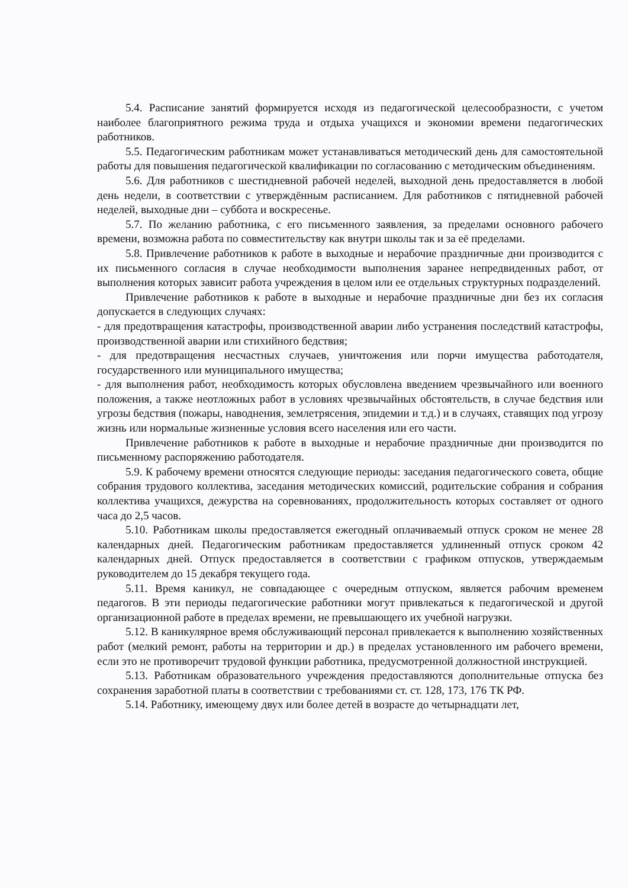5.4. Расписание занятий формируется исходя из педагогической целесообразности, с учетом наиболее благоприятного режима труда и отдыха учащихся и экономии времени педагогических работников.
5.5. Педагогическим работникам может устанавливаться методический день для самостоятельной работы для повышения педагогической квалификации по согласованию с методическим объединениям.
5.6. Для работников с шестидневной рабочей неделей, выходной день предоставляется в любой день недели, в соответствии с утверждённым расписанием. Для работников с пятидневной рабочей неделей, выходные дни – суббота и воскресенье.
5.7. По желанию работника, с его письменного заявления, за пределами основного рабочего времени, возможна работа по совместительству как внутри школы так и за её пределами.
5.8. Привлечение работников к работе в выходные и нерабочие праздничные дни производится с их письменного согласия в случае необходимости выполнения заранее непредвиденных работ, от выполнения которых зависит работа учреждения в целом или ее отдельных структурных подразделений.
Привлечение работников к работе в выходные и нерабочие праздничные дни без их согласия допускается в следующих случаях:
- для предотвращения катастрофы, производственной аварии либо устранения последствий катастрофы, производственной аварии или стихийного бедствия;
- для предотвращения несчастных случаев, уничтожения или порчи имущества работодателя, государственного или муниципального имущества;
- для выполнения работ, необходимость которых обусловлена введением чрезвычайного или военного положения, а также неотложных работ в условиях чрезвычайных обстоятельств, в случае бедствия или угрозы бедствия (пожары, наводнения, землетрясения, эпидемии и т.д.) и в случаях, ставящих под угрозу жизнь или нормальные жизненные условия всего населения или его части.
Привлечение работников к работе в выходные и нерабочие праздничные дни производится по письменному распоряжению работодателя.
5.9. К рабочему времени относятся следующие периоды: заседания педагогического совета, общие собрания трудового коллектива, заседания методических комиссий, родительские собрания и собрания коллектива учащихся, дежурства на соревнованиях, продолжительность которых составляет от одного часа до 2,5 часов.
5.10. Работникам школы предоставляется ежегодный оплачиваемый отпуск сроком не менее 28 календарных дней. Педагогическим работникам предоставляется удлиненный отпуск сроком 42 календарных дней. Отпуск предоставляется в соответствии с графиком отпусков, утверждаемым руководителем до 15 декабря текущего года.
5.11. Время каникул, не совпадающее с очередным отпуском, является рабочим временем педагогов. В эти периоды педагогические работники могут привлекаться к педагогической и другой организационной работе в пределах времени, не превышающего их учебной нагрузки.
5.12. В каникулярное время обслуживающий персонал привлекается к выполнению хозяйственных работ (мелкий ремонт, работы на территории и др.) в пределах установленного им рабочего времени, если это не противоречит трудовой функции работника, предусмотренной должностной инструкцией.
5.13. Работникам образовательного учреждения предоставляются дополнительные отпуска без сохранения заработной платы в соответствии с требованиями ст. ст. 128, 173, 176 ТК РФ.
5.14. Работнику, имеющему двух или более детей в возрасте до четырнадцати лет,